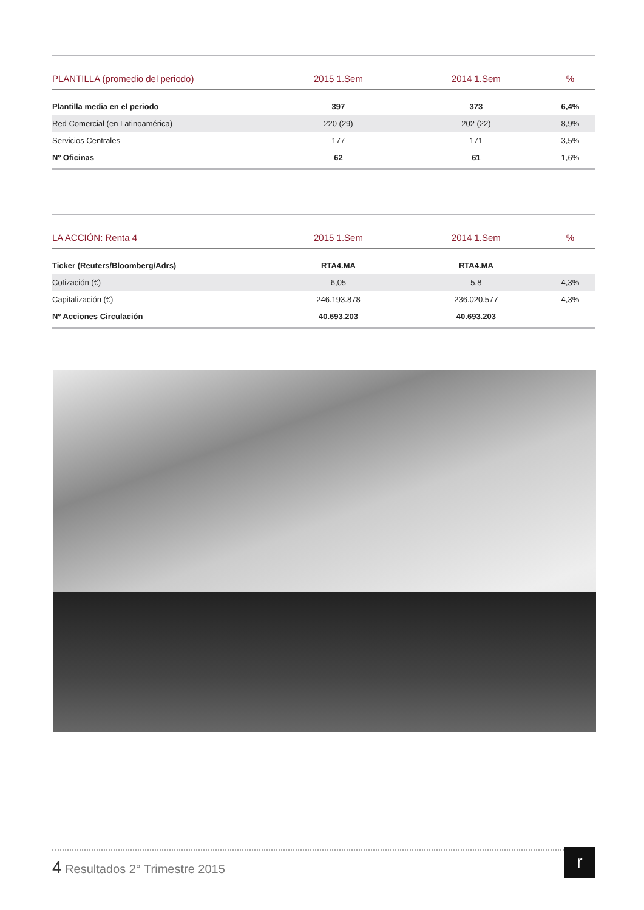| PLANTILLA (promedio del periodo) | 2015 1.Sem | 2014 1.Sem | % |
| --- | --- | --- | --- |
| Plantilla media en el periodo | 397 | 373 | 6,4% |
| Red Comercial (en Latinoamérica) | 220 (29) | 202 (22) | 8,9% |
| Servicios Centrales | 177 | 171 | 3,5% |
| Nº Oficinas | 62 | 61 | 1,6% |
| LA ACCIÓN: Renta 4 | 2015 1.Sem | 2014 1.Sem | % |
| --- | --- | --- | --- |
| Ticker (Reuters/Bloomberg/Adrs) | RTA4.MA | RTA4.MA | |
| Cotización (€) | 6,05 | 5,8 | 4,3% |
| Capitalización (€) | 246.193.878 | 236.020.577 | 4,3% |
| Nº Acciones Circulación | 40.693.203 | 40.693.203 | |
4 Resultados 2° Trimestre 2015
r